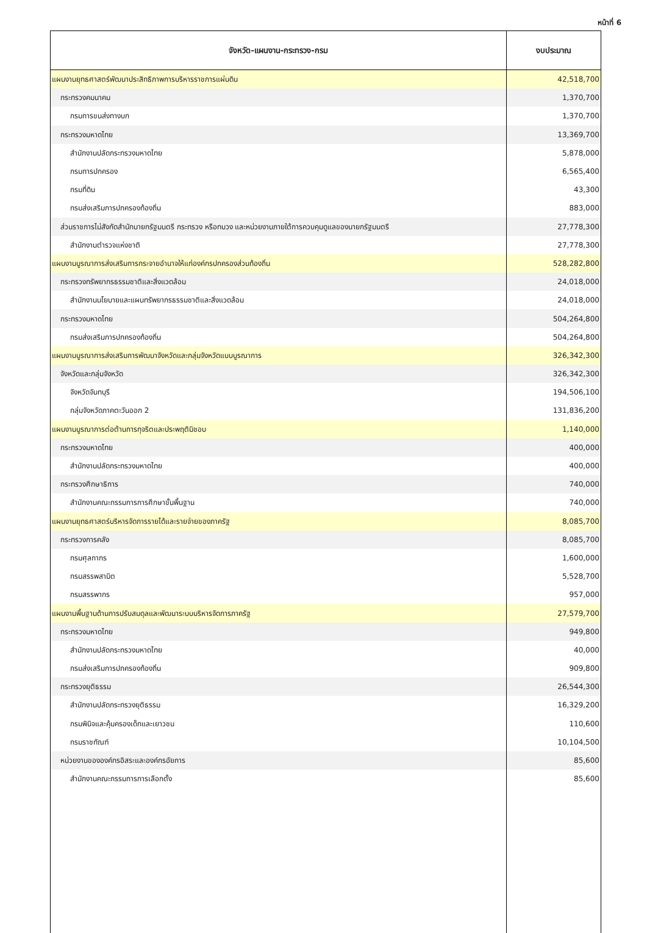หน้าที่ 6
| จังหวัด-แผนงาน-กระทรวง-กรม | งบประมาณ |
| --- | --- |
| แผนงานยุทธศาสตร์พัฒนาประสิทธิภาพการบริหารราชการแผ่นดิน | 42,518,700 |
| กระทรวงคมนาคม | 1,370,700 |
| กรมการขนส่งทางบก | 1,370,700 |
| กระทรวงมหาดไทย | 13,369,700 |
| สำนักงานปลัดกระทรวงมหาดไทย | 5,878,000 |
| กรมการปกครอง | 6,565,400 |
| กรมที่ดิน | 43,300 |
| กรมส่งเสริมการปกครองท้องถิ่น | 883,000 |
| ส่วนราชการไม่สังกัดสำนักนายกรัฐมนตรี กระทรวง หรือทบวง และหน่วยงานภายใต้การควบคุมดูแลของนายกรัฐมนตรี | 27,778,300 |
| สำนักงานตำรวจแห่งชาติ | 27,778,300 |
| แผนงานบูรณาการส่งเสริมการกระจายอำนาจให้แก่องค์กรปกครองส่วนท้องถิ่น | 528,282,800 |
| กระทรวงทรัพยากรธรรมชาติและสิ่งแวดล้อม | 24,018,000 |
| สำนักงานนโยบายและแผนทรัพยากรธรรมชาติและสิ่งแวดล้อม | 24,018,000 |
| กระทรวงมหาดไทย | 504,264,800 |
| กรมส่งเสริมการปกครองท้องถิ่น | 504,264,800 |
| แผนงานบูรณาการส่งเสริมการพัฒนาจังหวัดและกลุ่มจังหวัดแบบบูรณาการ | 326,342,300 |
| จังหวัดและกลุ่มจังหวัด | 326,342,300 |
| จังหวัดจันทบุรี | 194,506,100 |
| กลุ่มจังหวัดภาคตะวันออก 2 | 131,836,200 |
| แผนงานบูรณาการต่อต้านการทุจริตและประพฤติมิชอบ | 1,140,000 |
| กระทรวงมหาดไทย | 400,000 |
| สำนักงานปลัดกระทรวงมหาดไทย | 400,000 |
| กระทรวงศึกษาธิการ | 740,000 |
| สำนักงานคณะกรรมการการศึกษาขั้นพื้นฐาน | 740,000 |
| แผนงานยุทธศาสตร์บริหารจัดการรายได้และรายจ่ายของภาครัฐ | 8,085,700 |
| กระทรวงการคลัง | 8,085,700 |
| กรมศุลกากร | 1,600,000 |
| กรมสรรพสามิต | 5,528,700 |
| กรมสรรพากร | 957,000 |
| แผนงานพื้นฐานด้านการปรับสมดุลและพัฒนาระบบบริหารจัดการภาครัฐ | 27,579,700 |
| กระทรวงมหาดไทย | 949,800 |
| สำนักงานปลัดกระทรวงมหาดไทย | 40,000 |
| กรมส่งเสริมการปกครองท้องถิ่น | 909,800 |
| กระทรวงยุติธรรม | 26,544,300 |
| สำนักงานปลัดกระทรวงยุติธรรม | 16,329,200 |
| กรมพินิจและคุ้มครองเด็กและเยาวชน | 110,600 |
| กรมราชทัณฑ์ | 10,104,500 |
| หน่วยงานขององค์กรอิสระและองค์กรอัยการ | 85,600 |
| สำนักงานคณะกรรมการการเลือกตั้ง | 85,600 |